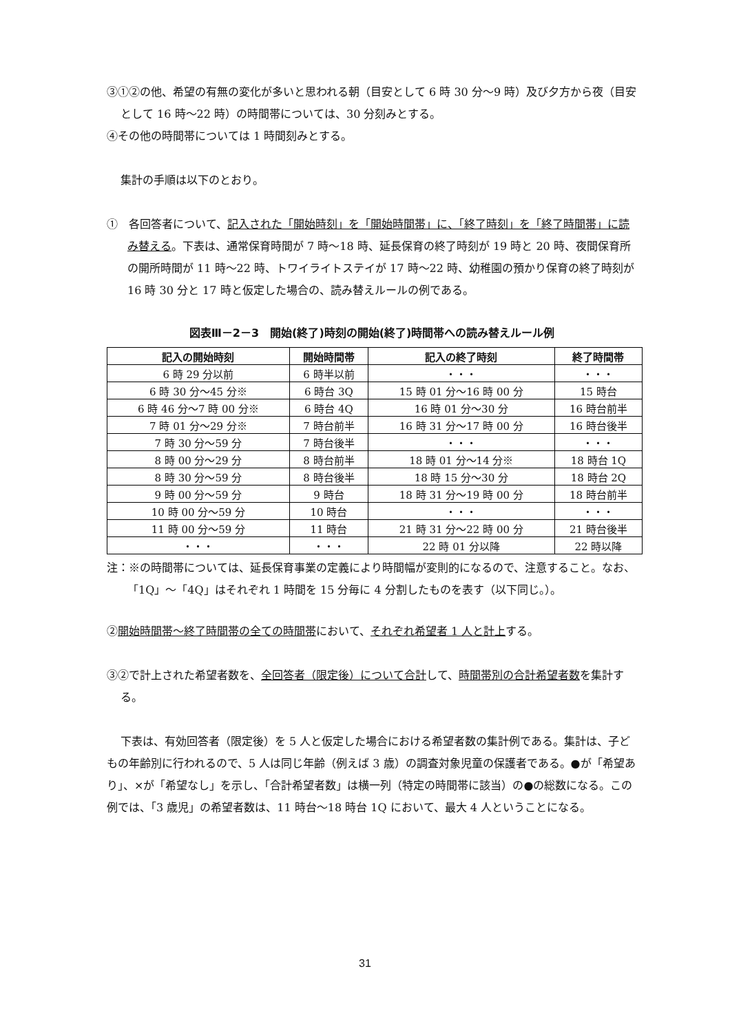③①②の他、希望の有無の変化が多いと思われる朝（目安として 6 時 30 分～9 時）及び夕方から夜（目安として 16 時～22 時）の時間帯については、30 分刻みとする。
④その他の時間帯については 1 時間刻みとする。
集計の手順は以下のとおり。
①　各回答者について、記入された「開始時刻」を「開始時間帯」に、「終了時刻」を「終了時間帯」に読み替える。下表は、通常保育時間が 7 時～18 時、延長保育の終了時刻が 19 時と 20 時、夜間保育所の開所時間が 11 時～22 時、トワイライトステイが 17 時～22 時、幼稚園の預かり保育の終了時刻が 16 時 30 分と 17 時と仮定した場合の、読み替えルールの例である。
図表Ⅲ－2－3　開始(終了)時刻の開始(終了)時間帯への読み替えルール例
| 記入の開始時刻 | 開始時間帯 | 記入の終了時刻 | 終了時間帯 |
| --- | --- | --- | --- |
| 6 時 29 分以前 | 6 時半以前 | ・・・ | ・・・ |
| 6 時 30 分～45 分※ | 6 時台 3Q | 15 時 01 分～16 時 00 分 | 15 時台 |
| 6 時 46 分～7 時 00 分※ | 6 時台 4Q | 16 時 01 分～30 分 | 16 時台前半 |
| 7 時 01 分～29 分※ | 7 時台前半 | 16 時 31 分～17 時 00 分 | 16 時台後半 |
| 7 時 30 分～59 分 | 7 時台後半 | ・・・ | ・・・ |
| 8 時 00 分～29 分 | 8 時台前半 | 18 時 01 分～14 分※ | 18 時台 1Q |
| 8 時 30 分～59 分 | 8 時台後半 | 18 時 15 分～30 分 | 18 時台 2Q |
| 9 時 00 分～59 分 | 9 時台 | 18 時 31 分～19 時 00 分 | 18 時台前半 |
| 10 時 00 分～59 分 | 10 時台 | ・・・ | ・・・ |
| 11 時 00 分～59 分 | 11 時台 | 21 時 31 分～22 時 00 分 | 21 時台後半 |
| ・・・ | ・・・ | 22 時 01 分以降 | 22 時以降 |
注：※の時間帯については、延長保育事業の定義により時間幅が変則的になるので、注意すること。なお、「1Q」～「4Q」はそれぞれ 1 時間を 15 分毎に 4 分割したものを表す（以下同じ。）。
②開始時間帯～終了時間帯の全ての時間帯において、それぞれ希望者 1 人と計上する。
③②で計上された希望者数を、全回答者（限定後）について合計して、時間帯別の合計希望者数を集計する。
下表は、有効回答者（限定後）を 5 人と仮定した場合における希望者数の集計例である。集計は、子どもの年齢別に行われるので、5 人は同じ年齢（例えば 3 歳）の調査対象児童の保護者である。●が「希望あり」、×が「希望なし」を示し、「合計希望者数」は横一列（特定の時間帯に該当）の●の総数になる。この例では、「3 歳児」の希望者数は、11 時台～18 時台 1Q において、最大 4 人ということになる。
31